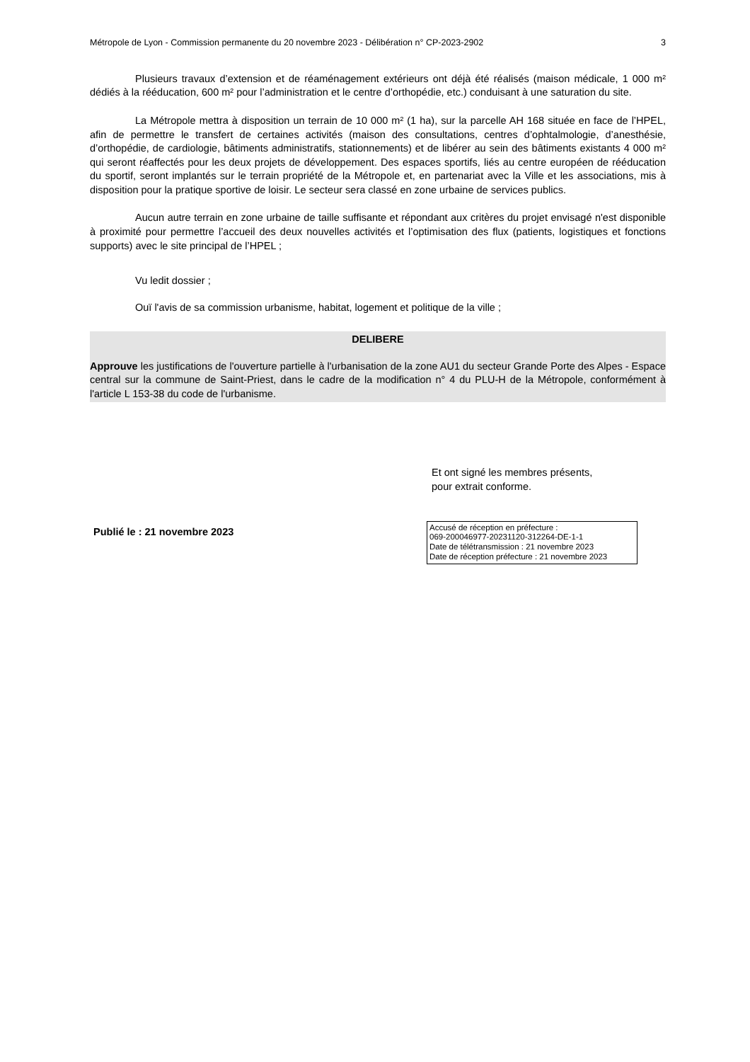Métropole de Lyon - Commission permanente du 20 novembre 2023 - Délibération n° CP-2023-2902 3
Plusieurs travaux d’extension et de réaménagement extérieurs ont déjà été réalisés (maison médicale, 1 000 m² dédiés à la rééducation, 600 m² pour l’administration et le centre d’orthopédie, etc.) conduisant à une saturation du site.
La Métropole mettra à disposition un terrain de 10 000 m² (1 ha), sur la parcelle AH 168 située en face de l’HPEL, afin de permettre le transfert de certaines activités (maison des consultations, centres d’ophtalmologie, d’anesthésie, d’orthopédie, de cardiologie, bâtiments administratifs, stationnements) et de libérer au sein des bâtiments existants 4 000 m² qui seront réaffectés pour les deux projets de développement. Des espaces sportifs, liés au centre européen de rééducation du sportif, seront implantés sur le terrain propriété de la Métropole et, en partenariat avec la Ville et les associations, mis à disposition pour la pratique sportive de loisir. Le secteur sera classé en zone urbaine de services publics.
Aucun autre terrain en zone urbaine de taille suffisante et répondant aux critères du projet envisagé n'est disponible à proximité pour permettre l’accueil des deux nouvelles activités et l’optimisation des flux (patients, logistiques et fonctions supports) avec le site principal de l’HPEL ;
Vu ledit dossier ;
Ouï l'avis de sa commission urbanisme, habitat, logement et politique de la ville ;
DELIBERE
Approuve les justifications de l'ouverture partielle à l'urbanisation de la zone AU1 du secteur Grande Porte des Alpes - Espace central sur la commune de Saint-Priest, dans le cadre de la modification n° 4 du PLU-H de la Métropole, conformément à l'article L 153-38 du code de l'urbanisme.
Et ont signé les membres présents,
pour extrait conforme.
Publié le : 21 novembre 2023
Accusé de réception en préfecture :
069-200046977-20231120-312264-DE-1-1
Date de télétransmission : 21 novembre 2023
Date de réception préfecture : 21 novembre 2023